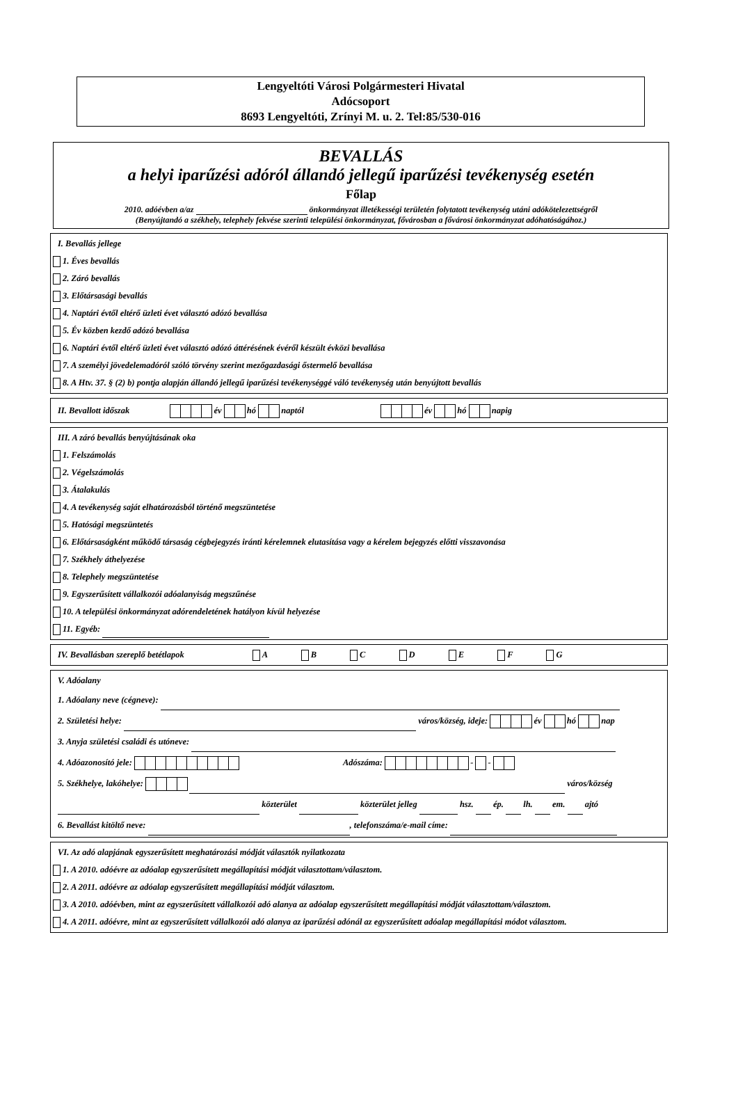Lengyeltóti Városi Polgármesteri Hivatal
Adócsoport
8693 Lengyeltóti, Zrínyi M. u. 2. Tel:85/530-016
BEVALLÁS
a helyi iparűzési adóról állandó jellegű iparűzési tevékenység esetén
Főlap
2010. adóévben a/az önkormányzat illetékességi területén folytatott tevékenység utáni adókötelezettségről
(Benyújtandó a székhely, telephely fekvése szerinti települési önkormányzat, fővárosban a fővárosi önkormányzat adóhatóságához.)
I. Bevallás jellege
1. Éves bevallás
2. Záró bevallás
3. Előtársasági bevallás
4. Naptári évtől eltérő üzleti évet választó adózó bevallása
5. Év közben kezdő adózó bevallása
6. Naptári évtől eltérő üzleti évet választó adózó áttérésének évéről készült évközi bevallása
7. A személyi jövedelemadóról szóló törvény szerint mezőgazdasági őstermelő bevallása
8. A Htv. 37. § (2) b) pontja alapján állandó jellegű iparűzési tevékenységgé váló tevékenység után benyújtott bevallás
II. Bevallott időszak év hó naptól év hó napig
III. A záró bevallás benyújtásának oka
1. Felszámolás
2. Végelszámolás
3. Átalakulás
4. A tevékenység saját elhatározásból történő megszüntetése
5. Hatósági megszüntetés
6. Előtársaságként működő társaság cégbejegyzés iránti kérelemnek elutasítása vagy a kérelem bejegyzés előtti visszavonása
7. Székhely áthelyezése
8. Telephely megszüntetése
9. Egyszerűsített vállalkozói adóalanyiság megszűnése
10. A települési önkormányzat adórendeletének hatályon kívül helyezése
11. Egyéb:
IV. Bevallásban szereplő betétlapok A B C D E F G
V. Adóalany
1. Adóalany neve (cégneve):
2. Születési helye: város/község, ideje: év hó nap
3. Anyja születési családi és utóneve:
4. Adóazonosító jele: Adószáma: - -
5. Székhelye, lakóhelye: város/község
közterület közterület jelleg hsz. ép. lh. em. ajtó
6. Bevallást kitöltő neve: , telefonszáma/e-mail címe:
VI. Az adó alapjának egyszerűsített meghatározási módját választók nyilatkozata
1. A 2010. adóévre az adóalap egyszerűsített megállapítási módját választottam/választom.
2. A 2011. adóévre az adóalap egyszerűsített megállapítási módját választom.
3. A 2010. adóévben, mint az egyszerűsített vállalkozói adó alanya az adóalap egyszerűsített megállapítási módját választottam/választom.
4. A 2011. adóévre, mint az egyszerűsített vállalkozói adó alanya az iparűzési adónál az egyszerűsített adóalap megállapítási módot választom.